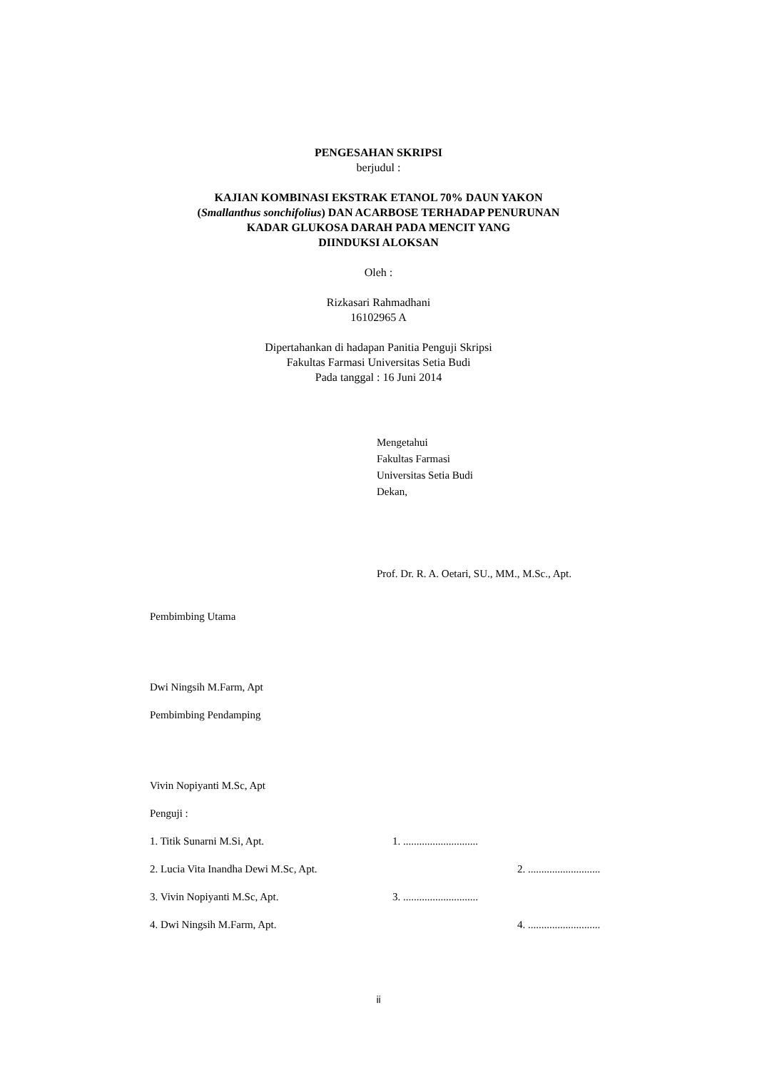PENGESAHAN SKRIPSI
berjudul :
KAJIAN KOMBINASI EKSTRAK ETANOL 70% DAUN YAKON
(Smallanthus sonchifolius) DAN ACARBOSE TERHADAP PENURUNAN
KADAR GLUKOSA DARAH PADA MENCIT YANG
DIINDUKSI ALOKSAN
Oleh :
Rizkasari Rahmadhani
16102965 A
Dipertahankan di hadapan Panitia Penguji Skripsi
Fakultas Farmasi Universitas Setia Budi
Pada tanggal : 16 Juni 2014
Mengetahui
Fakultas Farmasi
Universitas Setia Budi
Dekan,
Prof. Dr. R. A. Oetari, SU., MM., M.Sc., Apt.
Pembimbing Utama
Dwi Ningsih M.Farm, Apt
Pembimbing Pendamping
Vivin Nopiyanti M.Sc, Apt
Penguji :
1. Titik Sunarni M.Si, Apt. 1. ............................
2. Lucia Vita Inandha Dewi M.Sc, Apt. 2. ...........................
3. Vivin Nopiyanti M.Sc, Apt. 3. ............................
4. Dwi Ningsih M.Farm, Apt. 4. ...........................
ii